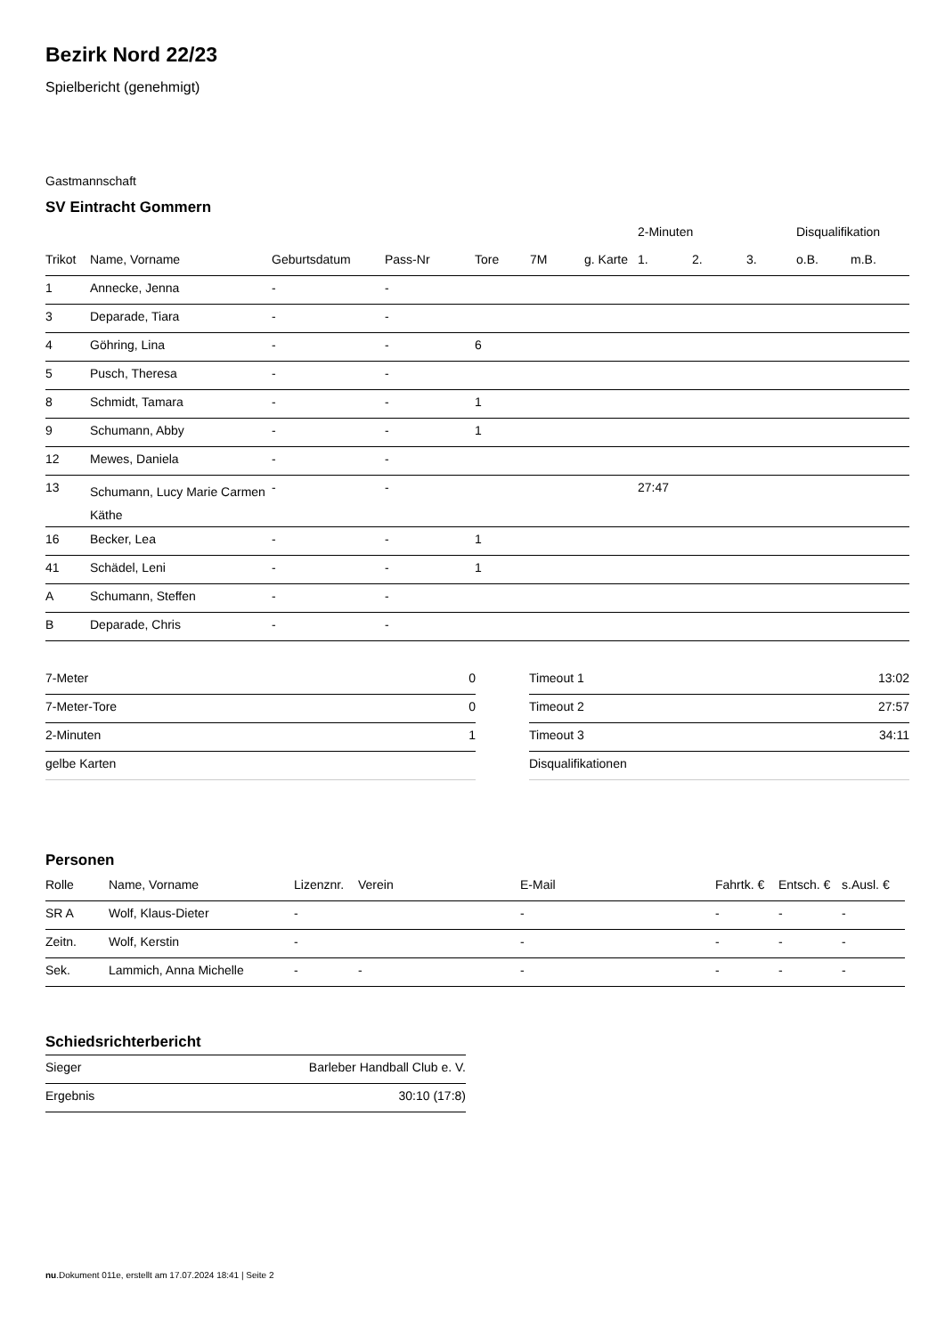Bezirk Nord 22/23
Spielbericht (genehmigt)
Gastmannschaft
SV Eintracht Gommern
| | | | | | | | 2-Minuten | | | Disqualifikation | |
| --- | --- | --- | --- | --- | --- | --- | --- | --- | --- | --- | --- |
| Trikot | Name, Vorname | Geburtsdatum | Pass-Nr | Tore | 7M | g. Karte | 1. | 2. | 3. | o.B. | m.B. |
| 1 | Annecke, Jenna | - | - | | | | | | | | |
| 3 | Deparade, Tiara | - | - | | | | | | | | |
| 4 | Göhring, Lina | - | - | 6 | | | | | | | |
| 5 | Pusch, Theresa | - | - | | | | | | | | |
| 8 | Schmidt, Tamara | - | - | 1 | | | | | | | |
| 9 | Schumann, Abby | - | - | 1 | | | | | | | |
| 12 | Mewes, Daniela | - | - | | | | | | | | |
| 13 | Schumann, Lucy Marie Carmen Käthe | - | - | | | | 27:47 | | | | |
| 16 | Becker, Lea | - | - | 1 | | | | | | | |
| 41 | Schädel, Leni | - | - | 1 | | | | | | | |
| A | Schumann, Steffen | - | - | | | | | | | | |
| B | Deparade, Chris | - | - | | | | | | | | |
| 7-Meter | 0 |
| 7-Meter-Tore | 0 |
| 2-Minuten | 1 |
| gelbe Karten | |
| Timeout 1 | 13:02 |
| Timeout 2 | 27:57 |
| Timeout 3 | 34:11 |
| Disqualifikationen | |
Personen
| Rolle | Name, Vorname | Lizenznr. | Verein | E-Mail | Fahrtk. € | Entsch. € | s.Ausl. € |
| --- | --- | --- | --- | --- | --- | --- | --- |
| SR A | Wolf, Klaus-Dieter | - | | - | - | - | - |
| Zeitn. | Wolf, Kerstin | - | | - | - | - | - |
| Sek. | Lammich, Anna Michelle | - | - | - | - | - | - |
Schiedsrichterbericht
| Sieger | Barleber Handball Club e. V. |
| Ergebnis | 30:10 (17:8) |
nu.Dokument 011e, erstellt am 17.07.2024 18:41 | Seite 2